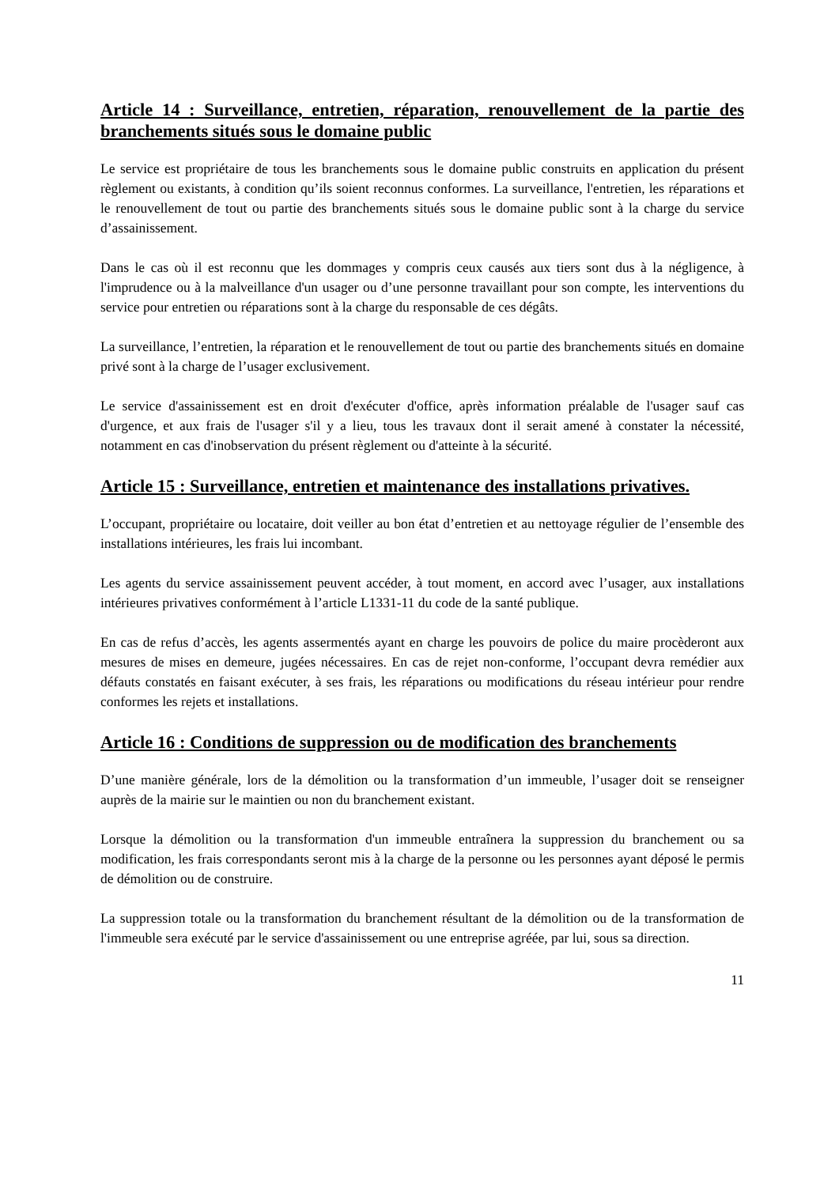Article 14 : Surveillance, entretien, réparation, renouvellement de la partie des branchements situés sous le domaine public
Le service est propriétaire de tous les branchements sous le domaine public construits en application du présent règlement ou existants, à condition qu’ils soient reconnus conformes. La surveillance, l'entretien, les réparations et le renouvellement de tout ou partie des branchements situés sous le domaine public sont à la charge du service d’assainissement.
Dans le cas où il est reconnu que les dommages y compris ceux causés aux tiers sont dus à la négligence, à l'imprudence ou à la malveillance d'un usager ou d’une personne travaillant pour son compte, les interventions du service pour entretien ou réparations sont à la charge du responsable de ces dégâts.
La surveillance, l’entretien, la réparation et le renouvellement de tout ou partie des branchements situés en domaine privé sont à la charge de l’usager exclusivement.
Le service d'assainissement est en droit d'exécuter d'office, après information préalable de l'usager sauf cas d'urgence, et aux frais de l'usager s'il y a lieu, tous les travaux dont il serait amené à constater la nécessité, notamment en cas d'inobservation du présent règlement ou d'atteinte à la sécurité.
Article 15 : Surveillance, entretien et maintenance des installations privatives.
L’occupant, propriétaire ou locataire, doit veiller au bon état d’entretien et au nettoyage régulier de l’ensemble des installations intérieures, les frais lui incombant.
Les agents du service assainissement peuvent accéder, à tout moment, en accord avec l’usager, aux installations intérieures privatives conformément à l’article L1331-11 du code de la santé publique.
En cas de refus d’accès, les agents assermentés ayant en charge les pouvoirs de police du maire procèderont aux mesures de mises en demeure, jugées nécessaires. En cas de rejet non-conforme, l’occupant devra remédier aux défauts constatés en faisant exécuter, à ses frais, les réparations ou modifications du réseau intérieur pour rendre conformes les rejets et installations.
Article 16 : Conditions de suppression ou de modification des branchements
D’une manière générale, lors de la démolition ou la transformation d’un immeuble, l’usager doit se renseigner auprès de la mairie sur le maintien ou non du branchement existant.
Lorsque la démolition ou la transformation d'un immeuble entraînera la suppression du branchement ou sa modification, les frais correspondants seront mis à la charge de la personne ou les personnes ayant déposé le permis de démolition ou de construire.
La suppression totale ou la transformation du branchement résultant de la démolition ou de la transformation de l'immeuble sera exécuté par le service d'assainissement ou une entreprise agréée, par lui, sous sa direction.
11